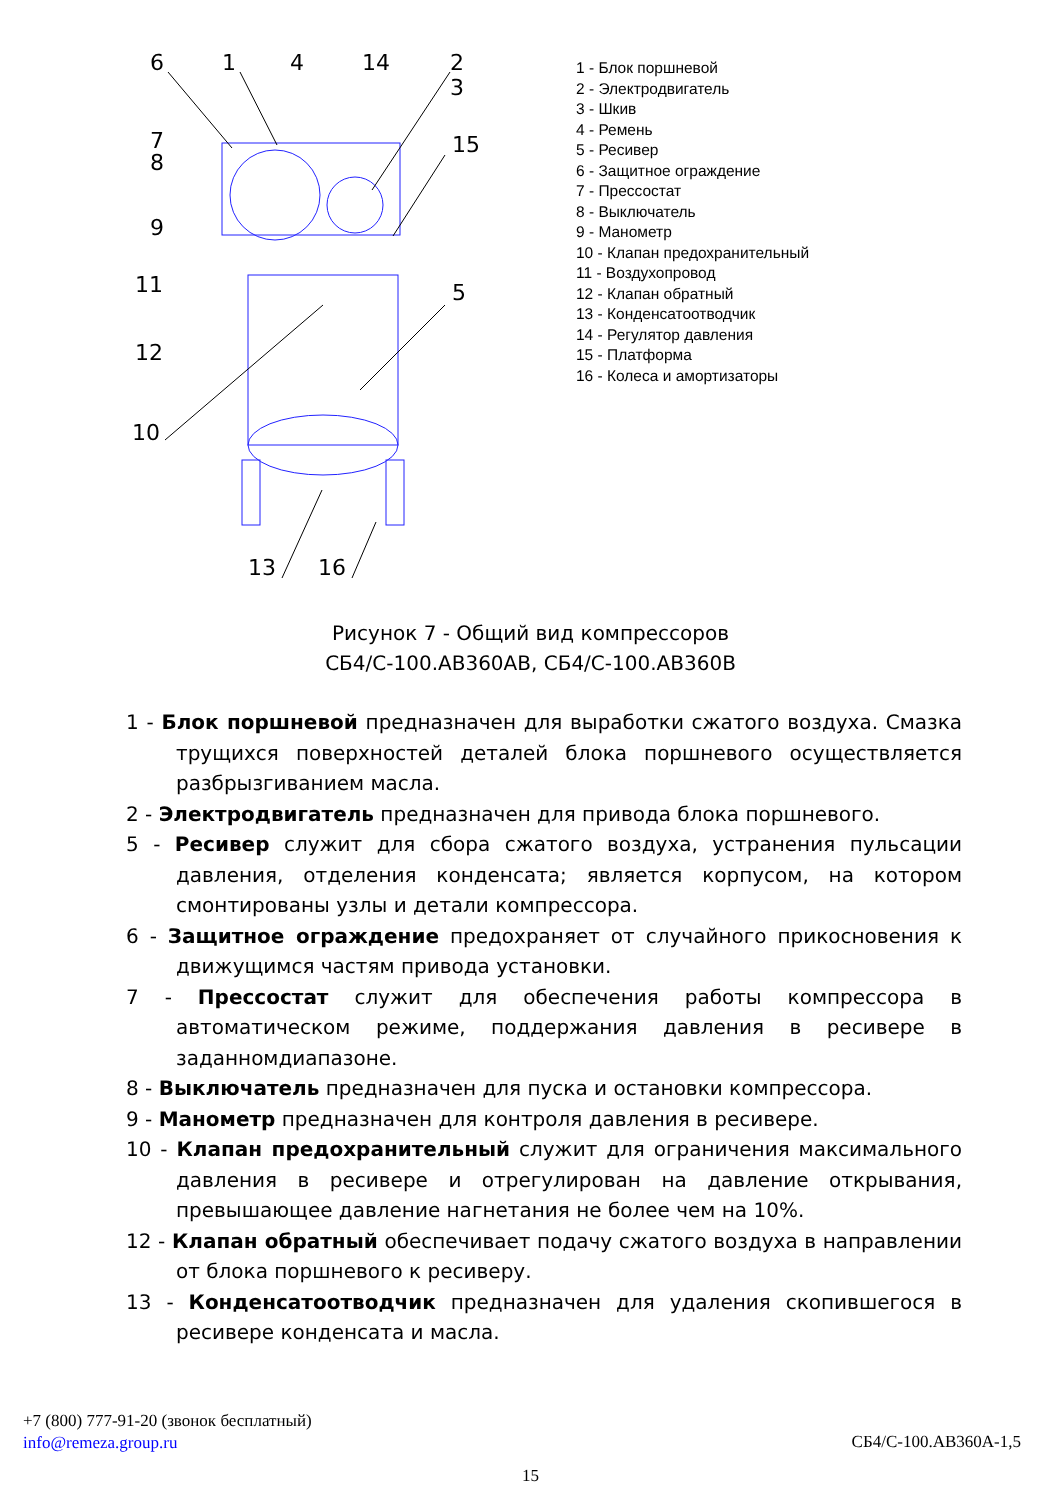6
1
4
14
2
3
7
8
15
9
11
5
12
10
13
16
1 - Блок поршневой
2 - Электродвигатель
3 - Шкив
4 - Ремень
5 - Ресивер
6 - Защитное ограждение
7 - Прессостат
8 - Выключатель
9 - Манометр
10 - Клапан предохранительный
11 - Воздухопровод
12 - Клапан обратный
13 - Конденсатоотводчик
14 - Регулятор давления
15 - Платформа
16 - Колеса и амортизаторы
Рисунок 7 - Общий вид компрессоров
СБ4/С-100.АВ360АВ, СБ4/С-100.АВ360В
1 - Блок поршневой предназначен для выработки сжатого воздуха. Смазка трущихся поверхностей деталей блока поршневого осуществляется разбрызгиванием масла.
2 - Электродвигатель предназначен для привода блока поршневого.
5 - Ресивер служит для сбора сжатого воздуха, устранения пульсации давления, отделения конденсата; является корпусом, на котором смонтированы узлы и детали компрессора.
6 - Защитное ограждение предохраняет от случайного прикосновения к движущимся частям привода установки.
7 - Прессостат служит для обеспечения работы компрессора в автоматическом режиме, поддержания давления в ресивере в заданномдиапазоне.
8 - Выключатель предназначен для пуска и остановки компрессора.
9 - Манометр предназначен для контроля давления в ресивере.
10 - Клапан предохранительный служит для ограничения максимального давления в ресивере и отрегулирован на давление открывания, превышающее давление нагнетания не более чем на 10%.
12 - Клапан обратный обеспечивает подачу сжатого воздуха в направлении от блока поршневого к ресиверу.
13 - Конденсатоотводчик предназначен для удаления скопившегося в ресивере конденсата и масла.
+7 (800) 777-91-20 (звонок бесплатный)
info@remeza.group.ru
СБ4/С-100.АВ360А-1,5
15